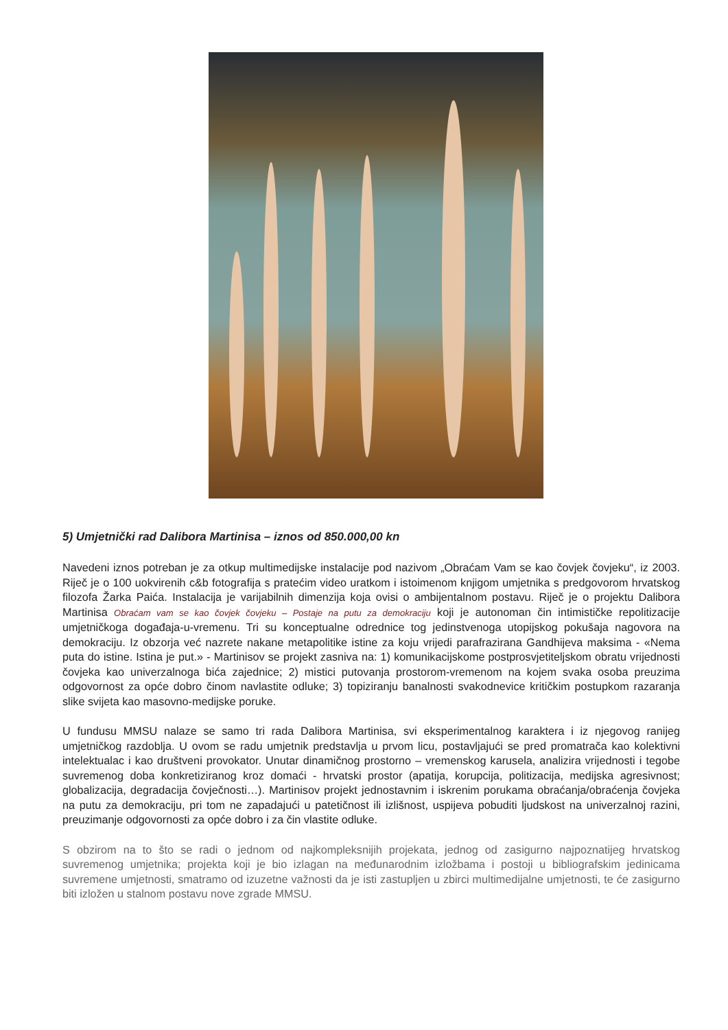5) Umjetnički rad Dalibora Martinisa – iznos od 850.000,00 kn
Navedeni iznos potreban je za otkup multimedijske instalacije pod nazivom „Obraćam Vam se kao čovjek čovjeku“, iz 2003. Riječ je o 100 uokvirenih c&b fotografija s pratećim video uratkom i istoimenom knjigom umjetnika s predgovorom hrvatskog filozofa Žarka Paića. Instalacija je varijabilnih dimenzija koja ovisi o ambijentalnom postavu. Riječ je o projektu Dalibora Martinisa Obraćam vam se kao čovjek čovjeku – Postaje na putu za demokraciju koji je autonoman čin intimističke repolitizacije umjetničkoga događaja-u-vremenu. Tri su konceptualne odrednice tog jedinstvenoga utopijskog pokušaja nagovora na demokraciju. Iz obzorja već nazrete nakane metapolitike istine za koju vrijedi parafrazirana Gandhijeva maksima - «Nema puta do istine. Istina je put.» - Martinisov se projekt zasniva na: 1) komunikacijskome postprosvjetiteljskom obratu vrijednosti čovjeka kao univerzalnoga bića zajednice; 2) mistici putovanja prostorom-vremenom na kojem svaka osoba preuzima odgovornost za opće dobro činom navlastite odluke; 3) topiziranju banalnosti svakodnevice kritičkim postupkom razaranja slike svijeta kao masovno-medijske poruke.
U fundusu MMSU nalaze se samo tri rada Dalibora Martinisa, svi eksperimentalnog karaktera i iz njegovog ranijeg umjetničkog razdoblja. U ovom se radu umjetnik predstavlja u prvom licu, postavljajući se pred promatrača kao kolektivni intelektualac i kao društveni provokator. Unutar dinamičnog prostorno – vremenskog karusela, analizira vrijednosti i tegobe suvremenog doba konkretiziranog kroz domaći - hrvatski prostor (apatija, korupcija, politizacija, medijska agresivnost; globalizacija, degradacija čovječnosti…). Martinisov projekt jednostavnim i iskrenim porukama obraćanja/obraćenja čovjeka na putu za demokraciju, pri tom ne zapadajući u patetičnost ili izlišnost, uspijeva pobuditi ljudskost na univerzalnoj razini, preuzimanje odgovornosti za opće dobro i za čin vlastite odluke.
S obzirom na to što se radi o jednom od najkompleksnijih projekata, jednog od zasigurno najpoznatijeg hrvatskog suvremenog umjetnika; projekta koji je bio izlagan na međunarodnim izložbama i postoji u bibliografskim jedinicama suvremene umjetnosti, smatramo od izuzetne važnosti da je isti zastupljen u zbirci multimedijalne umjetnosti, te će zasigurno biti izložen u stalnom postavu nove zgrade MMSU.